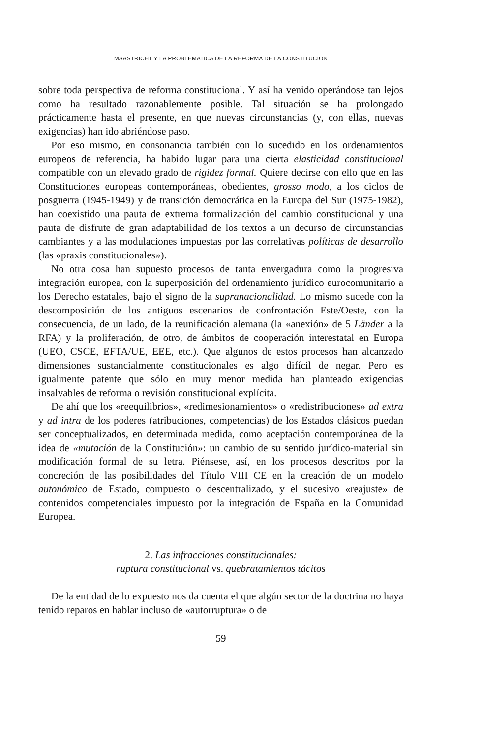MAASTRICHT Y LA PROBLEMATICA DE LA REFORMA DE LA CONSTITUCION
sobre toda perspectiva de reforma constitucional. Y así ha venido operándose tan lejos como ha resultado razonablemente posible. Tal situación se ha prolongado prácticamente hasta el presente, en que nuevas circunstancias (y, con ellas, nuevas exigencias) han ido abriéndose paso.
Por eso mismo, en consonancia también con lo sucedido en los ordenamientos europeos de referencia, ha habido lugar para una cierta elasticidad constitucional compatible con un elevado grado de rigidez formal. Quiere decirse con ello que en las Constituciones europeas contemporáneas, obedientes, grosso modo, a los ciclos de posguerra (1945-1949) y de transición democrática en la Europa del Sur (1975-1982), han coexistido una pauta de extrema formalización del cambio constitucional y una pauta de disfrute de gran adaptabilidad de los textos a un decurso de circunstancias cambiantes y a las modulaciones impuestas por las correlativas políticas de desarrollo (las «praxis constitucionales»).
No otra cosa han supuesto procesos de tanta envergadura como la progresiva integración europea, con la superposición del ordenamiento jurídico eurocomunitario a los Derecho estatales, bajo el signo de la supranacionalidad. Lo mismo sucede con la descomposición de los antiguos escenarios de confrontación Este/Oeste, con la consecuencia, de un lado, de la reunificación alemana (la «anexión» de 5 Länder a la RFA) y la proliferación, de otro, de ámbitos de cooperación interestatal en Europa (UEO, CSCE, EFTA/UE, EEE, etc.). Que algunos de estos procesos han alcanzado dimensiones sustancialmente constitucionales es algo difícil de negar. Pero es igualmente patente que sólo en muy menor medida han planteado exigencias insalvables de reforma o revisión constitucional explícita.
De ahí que los «reequilibrios», «redimesionamientos» o «redistribuciones» ad extra y ad intra de los poderes (atribuciones, competencias) de los Estados clásicos puedan ser conceptualizados, en determinada medida, como aceptación contemporánea de la idea de «mutación de la Constitución»: un cambio de su sentido jurídico-material sin modificación formal de su letra. Piénsese, así, en los procesos descritos por la concreción de las posibilidades del Título VIII CE en la creación de un modelo autonómico de Estado, compuesto o descentralizado, y el sucesivo «reajuste» de contenidos competenciales impuesto por la integración de España en la Comunidad Europea.
2. Las infracciones constitucionales:
ruptura constitucional vs. quebratamientos tácitos
De la entidad de lo expuesto nos da cuenta el que algún sector de la doctrina no haya tenido reparos en hablar incluso de «autorruptura» o de
59